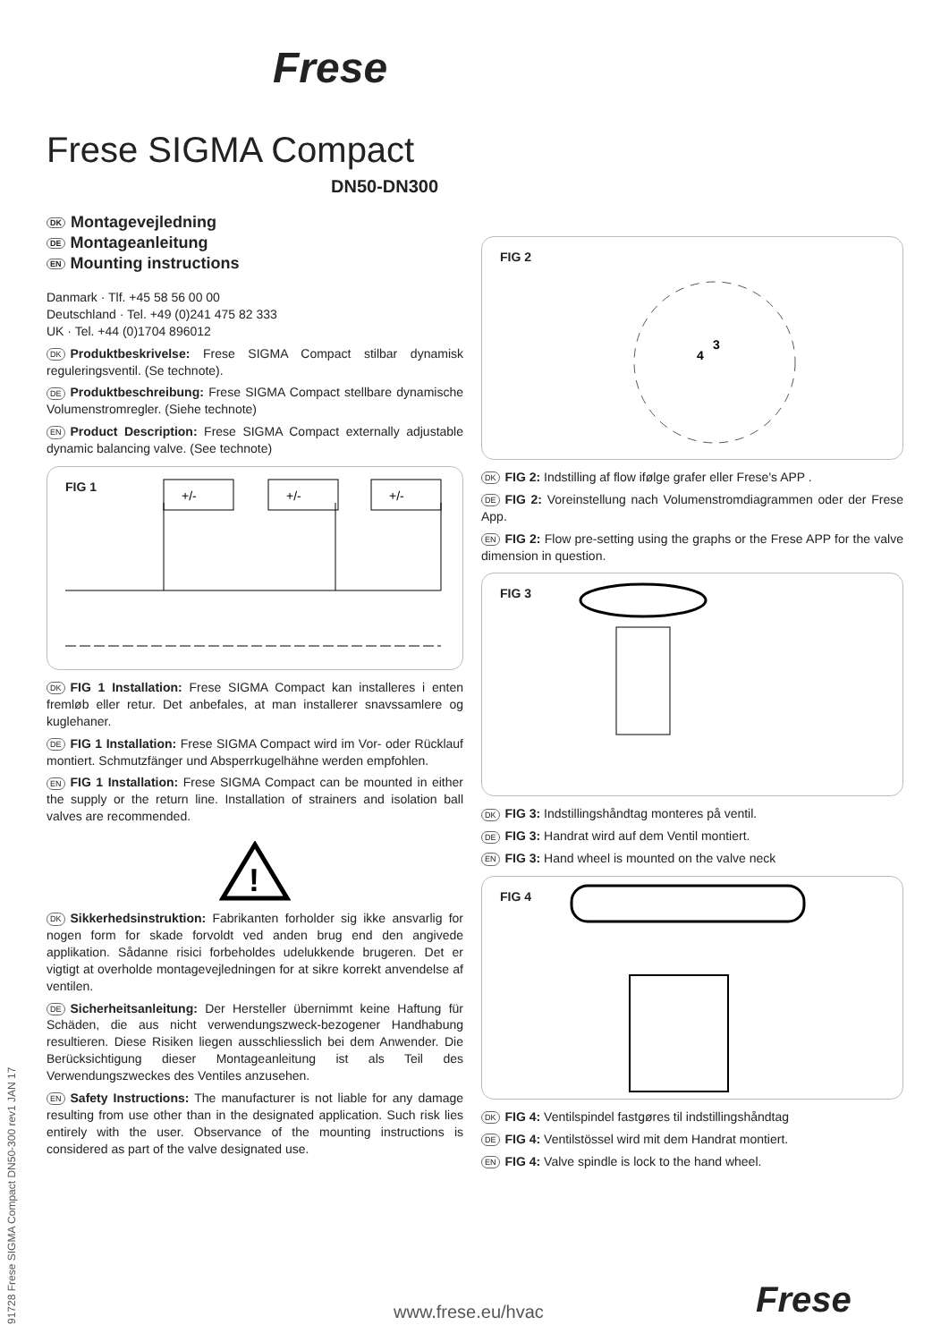Frese
Frese SIGMA Compact
DN50-DN300
DK Montagevejledning
DE Montageanleitung
EN Mounting instructions
Danmark · Tlf. +45 58 56 00 00
Deutschland · Tel. +49 (0)241 475 82 333
UK · Tel. +44 (0)1704 896012
DK Produktbeskrivelse: Frese SIGMA Compact stilbar dynamisk reguleringsventil. (Se technote).
DE Produktbeschreibung: Frese SIGMA Compact stellbare dynamische Volumenstromregler. (Siehe technote)
EN Product Description: Frese SIGMA Compact externally adjustable dynamic balancing valve. (See technote)
FIG 1
+/-
+/-
+/-
DK FIG 1 Installation: Frese SIGMA Compact kan installeres i enten fremløb eller retur. Det anbefales, at man installerer snavssamlere og kuglehaner.
DE FIG 1 Installation: Frese SIGMA Compact wird im Vor- oder Rücklauf montiert. Schmutzfänger und Absperrkugelhähne werden empfohlen.
EN FIG 1 Installation: Frese SIGMA Compact can be mounted in either the supply or the return line. Installation of strainers and isolation ball valves are recommended.
!
DK Sikkerhedsinstruktion: Fabrikanten forholder sig ikke ansvarlig for nogen form for skade forvoldt ved anden brug end den angivede applikation. Sådanne risici forbeholdes udelukkende brugeren. Det er vigtigt at overholde montagevejledningen for at sikre korrekt anvendelse af ventilen.
DE Sicherheitsanleitung: Der Hersteller übernimmt keine Haftung für Schäden, die aus nicht verwendungszweck-bezogener Handhabung resultieren. Diese Risiken liegen ausschliesslich bei dem Anwender. Die Berücksichtigung dieser Montageanleitung ist als Teil des Verwendungszweckes des Ventiles anzusehen.
EN Safety Instructions: The manufacturer is not liable for any damage resulting from use other than in the designated application. Such risk lies entirely with the user. Observance of the mounting instructions is considered as part of the valve designated use.
FIG 2
3
4
DK FIG 2: Indstilling af flow ifølge grafer eller Frese's APP .
DE FIG 2: Voreinstellung nach Volumenstromdiagrammen oder der Frese App.
EN FIG 2: Flow pre-setting using the graphs or the Frese APP for the valve dimension in question.
FIG 3
DK FIG 3: Indstillingshåndtag monteres på ventil.
DE FIG 3: Handrat wird auf dem Ventil montiert.
EN FIG 3: Hand wheel is mounted on the valve neck
FIG 4
DK FIG 4: Ventilspindel fastgøres til indstillingshåndtag
DE FIG 4: Ventilstössel wird mit dem Handrat montiert.
EN FIG 4: Valve spindle is lock to the hand wheel.
91728 Frese SIGMA Compact DN50-300 rev1 JAN 17
www.frese.eu/hvac Frese